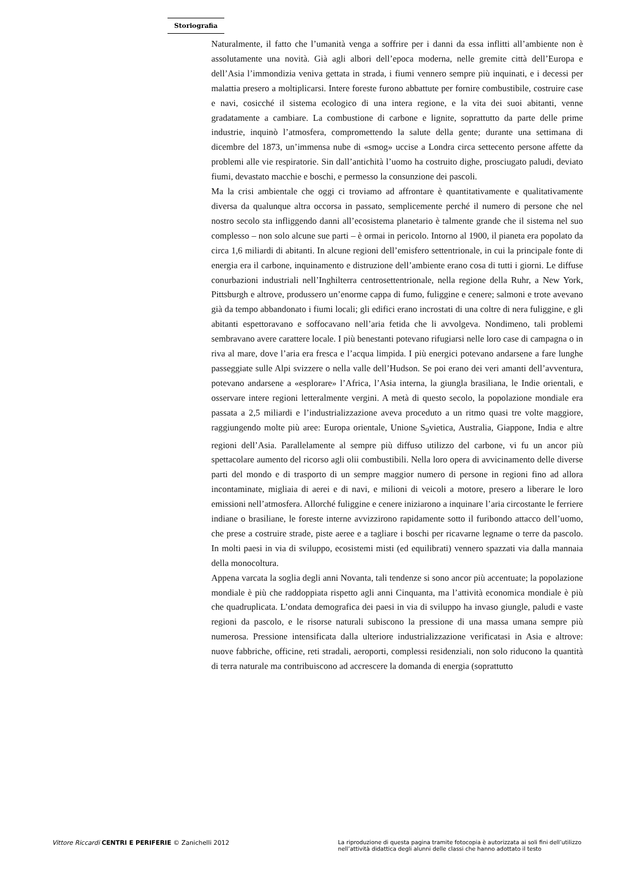Storiografia
Naturalmente, il fatto che l’umanità venga a soffrire per i danni da essa inflitti all’ambiente non è assolutamente una novità. Già agli albori dell’epoca moderna, nelle gremite città dell’Europa e dell’Asia l’immondizia veniva gettata in strada, i fiumi vennero sempre più inquinati, e i decessi per malattia presero a moltiplicarsi. Intere foreste furono abbattute per fornire combustibile, costruire case e navi, cosicché il sistema ecologico di una intera regione, e la vita dei suoi abitanti, venne gradatamente a cambiare. La combustione di carbone e lignite, soprattutto da parte delle prime industrie, inquinò l’atmosfera, compromettendo la salute della gente; durante una settimana di dicembre del 1873, un’immensa nube di «smog» uccise a Londra circa settecento persone affette da problemi alle vie respiratorie. Sin dall’antichità l’uomo ha costruito dighe, prosciugato paludi, deviato fiumi, devastato macchie e boschi, e permesso la consunzione dei pascoli.
Ma la crisi ambientale che oggi ci troviamo ad affrontare è quantitativamente e qualitativamente diversa da qualunque altra occorsa in passato, semplicemente perché il numero di persone che nel nostro secolo sta infliggendo danni all’ecosistema planetario è talmente grande che il sistema nel suo complesso – non solo alcune sue parti – è ormai in pericolo. Intorno al 1900, il pianeta era popolato da circa 1,6 miliardi di abitanti. In alcune regioni dell’emisfero settentrionale, in cui la principale fonte di energia era il carbone, inquinamento e distruzione dell’ambiente erano cosa di tutti i giorni. Le diffuse conurbazioni industriali nell’Inghilterra centrosettentrionale, nella regione della Ruhr, a New York, Pittsburgh e altrove, produssero un’enorme cappa di fumo, fuliggine e cenere; salmoni e trote avevano già da tempo abbandonato i fiumi locali; gli edifici erano incrostati di una coltre di nera fuliggine, e gli abitanti espettoravano e soffocavano nell’aria fetida che li avvolgeva. Nondimeno, tali problemi sembravano avere carattere locale. I più benestanti potevano rifugiarsi nelle loro case di campagna o in riva al mare, dove l’aria era fresca e l’acqua limpida. I più energici potevano andarsene a fare lunghe passeggiate sulle Alpi svizzere o nella valle dell’Hudson. Se poi erano dei veri amanti dell’avventura, potevano andarsene a «esplorare» l’Africa, l’Asia interna, la giungla brasiliana, le Indie orientali, e osservare intere regioni letteralmente vergini. A metà di questo secolo, la popolazione mondiale era passata a 2,5 miliardi e l’industrializzazione aveva proceduto a un ritmo quasi tre volte maggiore, raggiungendo molte più aree: Europa orientale, Unione S<sub>9</sub>vietica, Australia, Giappone, India e altre regioni dell’Asia. Parallelamente al sempre più diffuso utilizzo del carbone, vi fu un ancor più spettacolare aumento del ricorso agli olii combustibili. Nella loro opera di avvicinamento delle diverse parti del mondo e di trasporto di un sempre maggior numero di persone in regioni fino ad allora incontaminate, migliaia di aerei e di navi, e milioni di veicoli a motore, presero a liberare le loro emissioni nell’atmosfera. Allorché fuliggine e cenere iniziarono a inquinare l’aria circostante le ferriere indiane o brasiliane, le foreste interne avvizzirono rapidamente sotto il furibondo attacco dell’uomo, che prese a costruire strade, piste aeree e a tagliare i boschi per ricavarne legname o terre da pascolo. In molti paesi in via di sviluppo, ecosistemi misti (ed equilibrati) vennero spazzati via dalla mannaia della monocoltura.
Appena varcata la soglia degli anni Novanta, tali tendenze si sono ancor più accentuate; la popolazione mondiale è più che raddoppiata rispetto agli anni Cinquanta, ma l’attività economica mondiale è più che quadruplicata. L’ondata demografica dei paesi in via di sviluppo ha invaso giungle, paludi e vaste regioni da pascolo, e le risorse naturali subiscono la pressione di una massa umana sempre più numerosa. Pressione intensificata dalla ulteriore industrializzazione verificatasi in Asia e altrove: nuove fabbriche, officine, reti stradali, aeroporti, complessi residenziali, non solo riducono la quantità di terra naturale ma contribuiscono ad accrescere la domanda di energia (soprattutto
Vittore Riccardi CENTRI E PERIFERIE © Zanichelli 2012
La riproduzione di questa pagina tramite fotocopia è autorizzata ai soli fini dell’utilizzo nell’attività didattica degli alunni delle classi che hanno adottato il testo